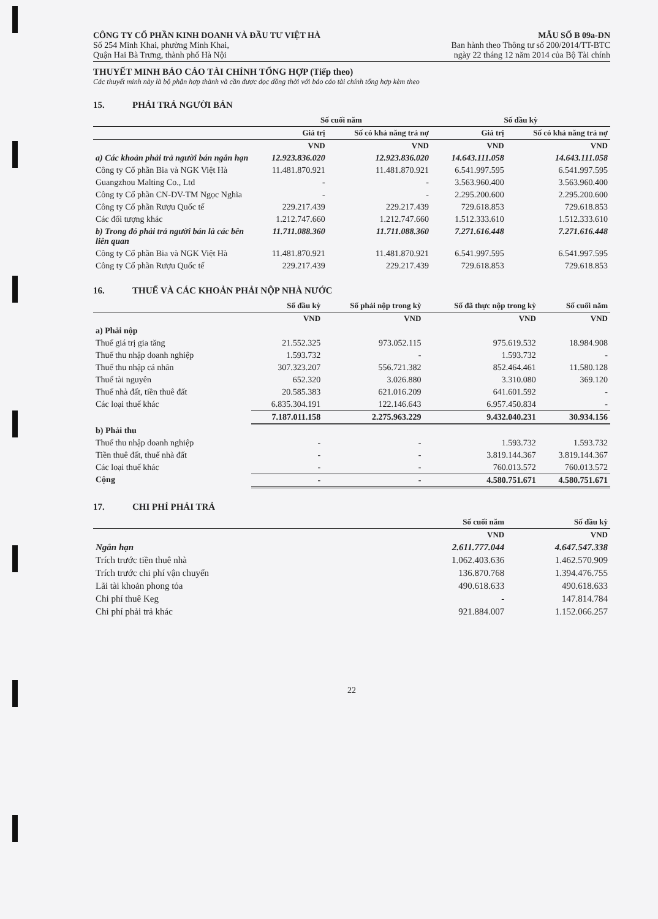CÔNG TY CỔ PHẦN KINH DOANH VÀ ĐẦU TƯ VIỆT HÀ
Số 254 Minh Khai, phường Minh Khai,
Quận Hai Bà Trưng, thành phố Hà Nội
MẪU SỐ B 09a-DN
Ban hành theo Thông tư số 200/2014/TT-BTC
ngày 22 tháng 12 năm 2014 của Bộ Tài chính
THUYẾT MINH BÁO CÁO TÀI CHÍNH TỔNG HỢP (Tiếp theo)
Các thuyết minh này là bộ phận hợp thành và cần được đọc đồng thời với báo cáo tài chính tổng hợp kèm theo
15. PHẢI TRẢ NGƯỜI BÁN
| | Số cuối năm | | Số đầu kỳ | |
| --- | --- | --- | --- | --- |
| | Giá trị | Số có khả năng trả nợ | Giá trị | Số có khả năng trả nợ |
| | VND | VND | VND | VND |
| a) Các khoản phải trả người bán ngắn hạn | 12.923.836.020 | 12.923.836.020 | 14.643.111.058 | 14.643.111.058 |
| Công ty Cổ phần Bia và NGK Việt Hà | 11.481.870.921 | 11.481.870.921 | 6.541.997.595 | 6.541.997.595 |
| Guangzhou Malting Co., Ltd | - | - | 3.563.960.400 | 3.563.960.400 |
| Công ty Cổ phần CN-DV-TM Ngọc Nghĩa | - | - | 2.295.200.600 | 2.295.200.600 |
| Công ty Cổ phần Rượu Quốc tế | 229.217.439 | 229.217.439 | 729.618.853 | 729.618.853 |
| Các đối tượng khác | 1.212.747.660 | 1.212.747.660 | 1.512.333.610 | 1.512.333.610 |
| b) Trong đó phải trả người bán là các bên liên quan | 11.711.088.360 | 11.711.088.360 | 7.271.616.448 | 7.271.616.448 |
| Công ty Cổ phần Bia và NGK Việt Hà | 11.481.870.921 | 11.481.870.921 | 6.541.997.595 | 6.541.997.595 |
| Công ty Cổ phần Rượu Quốc tế | 229.217.439 | 229.217.439 | 729.618.853 | 729.618.853 |
16. THUẾ VÀ CÁC KHOẢN PHẢI NỘP NHÀ NƯỚC
| | Số đầu kỳ | Số phải nộp trong kỳ | Số đã thực nộp trong kỳ | Số cuối năm |
| --- | --- | --- | --- | --- |
| | VND | VND | VND | VND |
| a) Phải nộp | | | | |
| Thuế giá trị gia tăng | 21.552.325 | 973.052.115 | 975.619.532 | 18.984.908 |
| Thuế thu nhập doanh nghiệp | 1.593.732 | - | 1.593.732 | - |
| Thuế thu nhập cá nhân | 307.323.207 | 556.721.382 | 852.464.461 | 11.580.128 |
| Thuế tài nguyên | 652.320 | 3.026.880 | 3.310.080 | 369.120 |
| Thuế nhà đất, tiền thuê đất | 20.585.383 | 621.016.209 | 641.601.592 | - |
| Các loại thuế khác | 6.835.304.191 | 122.146.643 | 6.957.450.834 | - |
| | 7.187.011.158 | 2.275.963.229 | 9.432.040.231 | 30.934.156 |
| b) Phải thu | | | | |
| Thuế thu nhập doanh nghiệp | - | - | 1.593.732 | 1.593.732 |
| Tiền thuê đất, thuế nhà đất | - | - | 3.819.144.367 | 3.819.144.367 |
| Các loại thuế khác | - | - | 760.013.572 | 760.013.572 |
| Cộng | - | - | 4.580.751.671 | 4.580.751.671 |
17. CHI PHÍ PHẢI TRẢ
| | Số cuối năm | Số đầu kỳ |
| --- | --- | --- |
| | VND | VND |
| Ngắn hạn | 2.611.777.044 | 4.647.547.338 |
| Trích trước tiền thuê nhà | 1.062.403.636 | 1.462.570.909 |
| Trích trước chi phí vận chuyển | 136.870.768 | 1.394.476.755 |
| Lãi tài khoản phong tỏa | 490.618.633 | 490.618.633 |
| Chi phí thuê Keg | - | 147.814.784 |
| Chi phí phải trả khác | 921.884.007 | 1.152.066.257 |
22